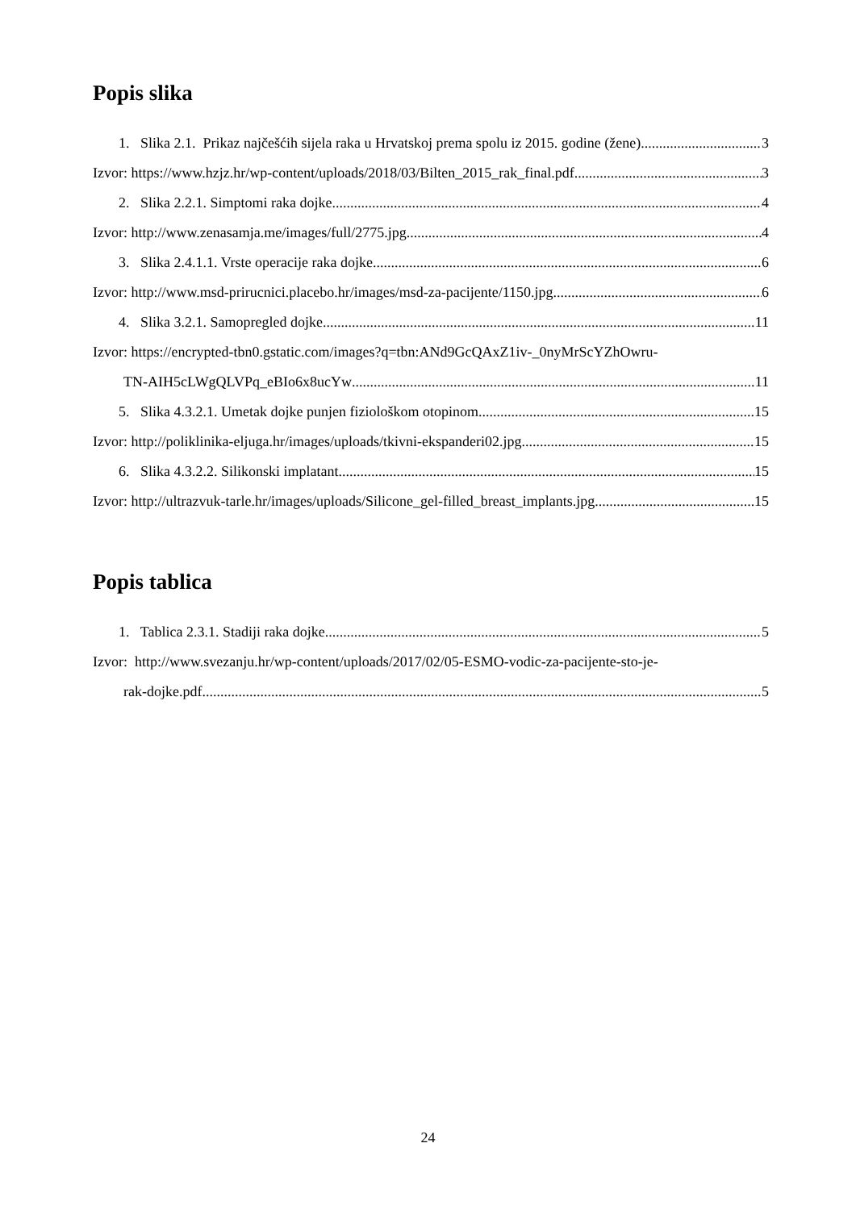Popis slika
1. Slika 2.1. Prikaz najčešćih sijela raka u Hrvatskoj prema spolu iz 2015. godine (žene) 3
Izvor: https://www.hzjz.hr/wp-content/uploads/2018/03/Bilten_2015_rak_final.pdf 3
2. Slika 2.2.1. Simptomi raka dojke 4
Izvor: http://www.zenasamja.me/images/full/2775.jpg 4
3. Slika 2.4.1.1. Vrste operacije raka dojke 6
Izvor: http://www.msd-prirucnici.placebo.hr/images/msd-za-pacijente/1150.jpg 6
4. Slika 3.2.1. Samopregled dojke 11
Izvor: https://encrypted-tbn0.gstatic.com/images?q=tbn:ANd9GcQAxZ1iv-_0nyMrScYZhOwru-
TN-AIH5cLWgQLVPq_eBIo6x8ucYw 11
5. Slika 4.3.2.1. Umetak dojke punjen fiziološkom otopinom 15
Izvor: http://poliklinika-eljuga.hr/images/uploads/tkivni-ekspanderi02.jpg 15
6. Slika 4.3.2.2. Silikonski implatant 15
Izvor: http://ultrazvuk-tarle.hr/images/uploads/Silicone_gel-filled_breast_implants.jpg 15
Popis tablica
1. Tablica 2.3.1. Stadiji raka dojke 5
Izvor: http://www.svezanju.hr/wp-content/uploads/2017/02/05-ESMO-vodic-za-pacijente-sto-je-
rak-dojke.pdf 5
24